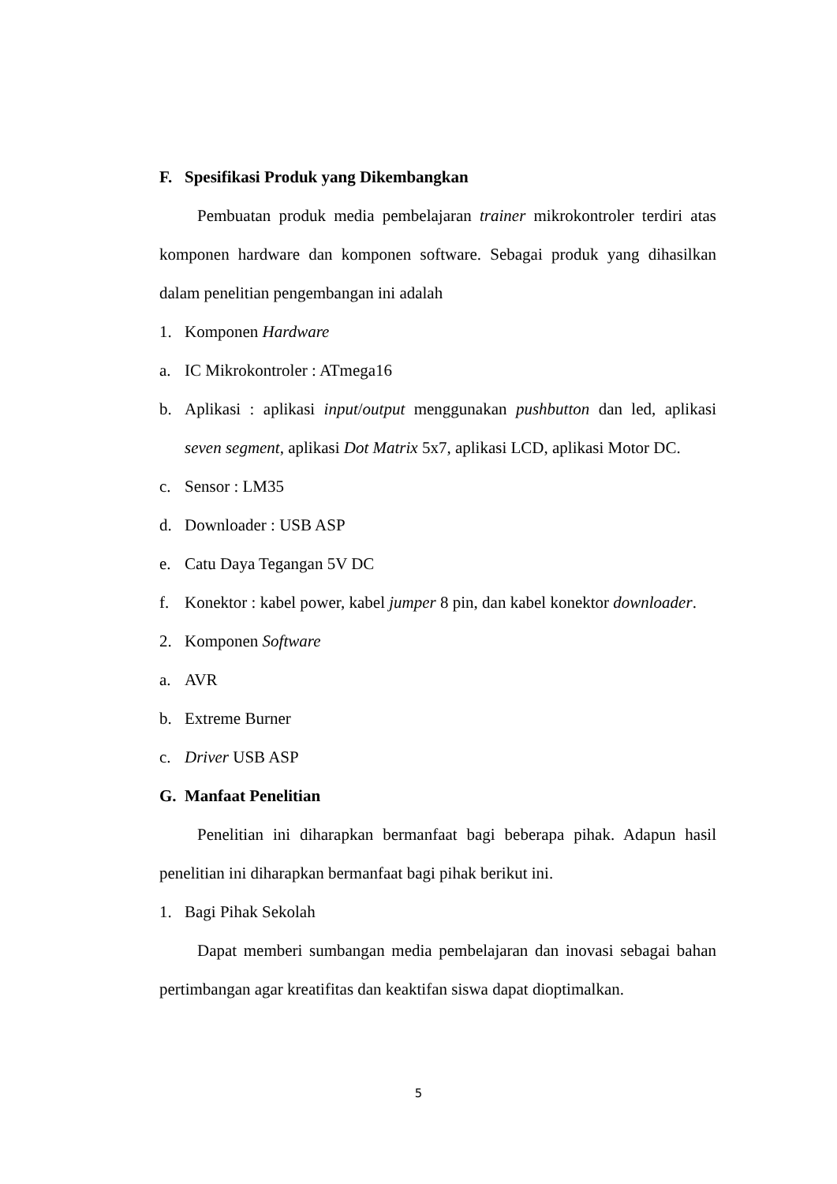F. Spesifikasi Produk yang Dikembangkan
Pembuatan produk media pembelajaran trainer mikrokontroler terdiri atas komponen hardware dan komponen software. Sebagai produk yang dihasilkan dalam penelitian pengembangan ini adalah
1. Komponen Hardware
a. IC Mikrokontroler : ATmega16
b. Aplikasi : aplikasi input/output menggunakan pushbutton dan led, aplikasi seven segment, aplikasi Dot Matrix 5x7, aplikasi LCD, aplikasi Motor DC.
c. Sensor : LM35
d. Downloader : USB ASP
e. Catu Daya Tegangan 5V DC
f. Konektor : kabel power, kabel jumper 8 pin, dan kabel konektor downloader.
2. Komponen Software
a. AVR
b. Extreme Burner
c. Driver USB ASP
G. Manfaat Penelitian
Penelitian ini diharapkan bermanfaat bagi beberapa pihak. Adapun hasil penelitian ini diharapkan bermanfaat bagi pihak berikut ini.
1. Bagi Pihak Sekolah
Dapat memberi sumbangan media pembelajaran dan inovasi sebagai bahan pertimbangan agar kreatifitas dan keaktifan siswa dapat dioptimalkan.
5